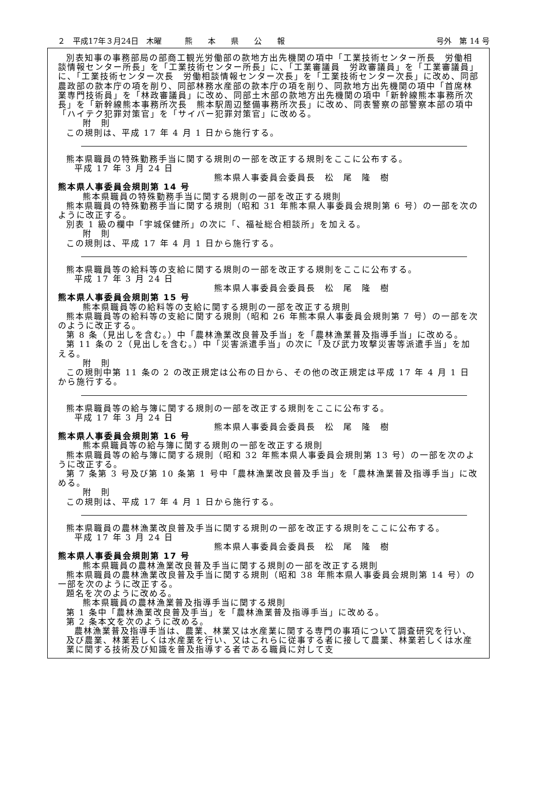２　平成17年３月24日　木曜　　　熊　　本　　県　　公　　報 号外　第 14 号
別表知事の事務部局の部商工観光労働部の款地方出先機関の項中「工業技術センター所長　労働相談情報センター所長」を「工業技術センター所長」に、「工業審議員　労政審議員」を「工業審議員」に、「工業技術センター次長　労働相談情報センター次長」を「工業技術センター次長」に改め、同部農政部の款本庁の項を削り、同部林務水産部の款本庁の項を削り、同款地方出先機関の項中「首席林業専門技術員」を「林政審議員」に改め、同部土木部の款地方出先機関の項中「新幹線熊本事務所次長」を「新幹線熊本事務所次長　熊本駅周辺整備事務所次長」に改め、同表警察の部警察本部の項中「ハイテク犯罪対策官」を「サイバー犯罪対策官」に改める。
附　則
この規則は、平成 17 年 4 月 1 日から施行する。
熊本県職員の特殊勤務手当に関する規則の一部を改正する規則をここに公布する。
平成 17 年 3 月 24 日
熊本県人事委員会委員長　松　尾　隆　樹
熊本県人事委員会規則第 14 号
熊本県職員の特殊勤務手当に関する規則の一部を改正する規則
熊本県職員の特殊勤務手当に関する規則（昭和 31 年熊本県人事委員会規則第 6 号）の一部を次のように改正する。
別表 1 級の欄中「宇城保健所」の次に「、福祉総合相談所」を加える。
附　則
この規則は、平成 17 年 4 月 1 日から施行する。
熊本県職員等の給料等の支給に関する規則の一部を改正する規則をここに公布する。
平成 17 年 3 月 24 日
熊本県人事委員会委員長　松　尾　隆　樹
熊本県人事委員会規則第 15 号
熊本県職員等の給料等の支給に関する規則の一部を改正する規則
熊本県職員等の給料等の支給に関する規則（昭和 26 年熊本県人事委員会規則第 7 号）の一部を次のように改正する。
第 8 条（見出しを含む。）中「農林漁業改良普及手当」を「農林漁業普及指導手当」に改める。
第 11 条の 2（見出しを含む。）中「災害派遣手当」の次に「及び武力攻撃災害等派遣手当」を加える。
附　則
この規則中第 11 条の 2 の改正規定は公布の日から、その他の改正規定は平成 17 年 4 月 1 日から施行する。
熊本県職員等の給与簿に関する規則の一部を改正する規則をここに公布する。
平成 17 年 3 月 24 日
熊本県人事委員会委員長　松　尾　隆　樹
熊本県人事委員会規則第 16 号
熊本県職員等の給与簿に関する規則の一部を改正する規則
熊本県職員等の給与簿に関する規則（昭和 32 年熊本県人事委員会規則第 13 号）の一部を次のように改正する。
第 7 条第 3 号及び第 10 条第 1 号中「農林漁業改良普及手当」を「農林漁業普及指導手当」に改める。
附　則
この規則は、平成 17 年 4 月 1 日から施行する。
熊本県職員の農林漁業改良普及手当に関する規則の一部を改正する規則をここに公布する。
平成 17 年 3 月 24 日
熊本県人事委員会委員長　松　尾　隆　樹
熊本県人事委員会規則第 17 号
熊本県職員の農林漁業改良普及手当に関する規則の一部を改正する規則
熊本県職員の農林漁業改良普及手当に関する規則（昭和 38 年熊本県人事委員会規則第 14 号）の一部を次のように改正する。
題名を次のように改める。
熊本県職員の農林漁業普及指導手当に関する規則
第 1 条中「農林漁業改良普及手当」を「農林漁業普及指導手当」に改める。
第 2 条本文を次のように改める。
農林漁業普及指導手当は、農業、林業又は水産業に関する専門の事項について調査研究を行い、及び農業、林業若しくは水産業を行い、又はこれらに従事する者に接して農業、林業若しくは水産業に関する技術及び知識を普及指導する者である職員に対して支